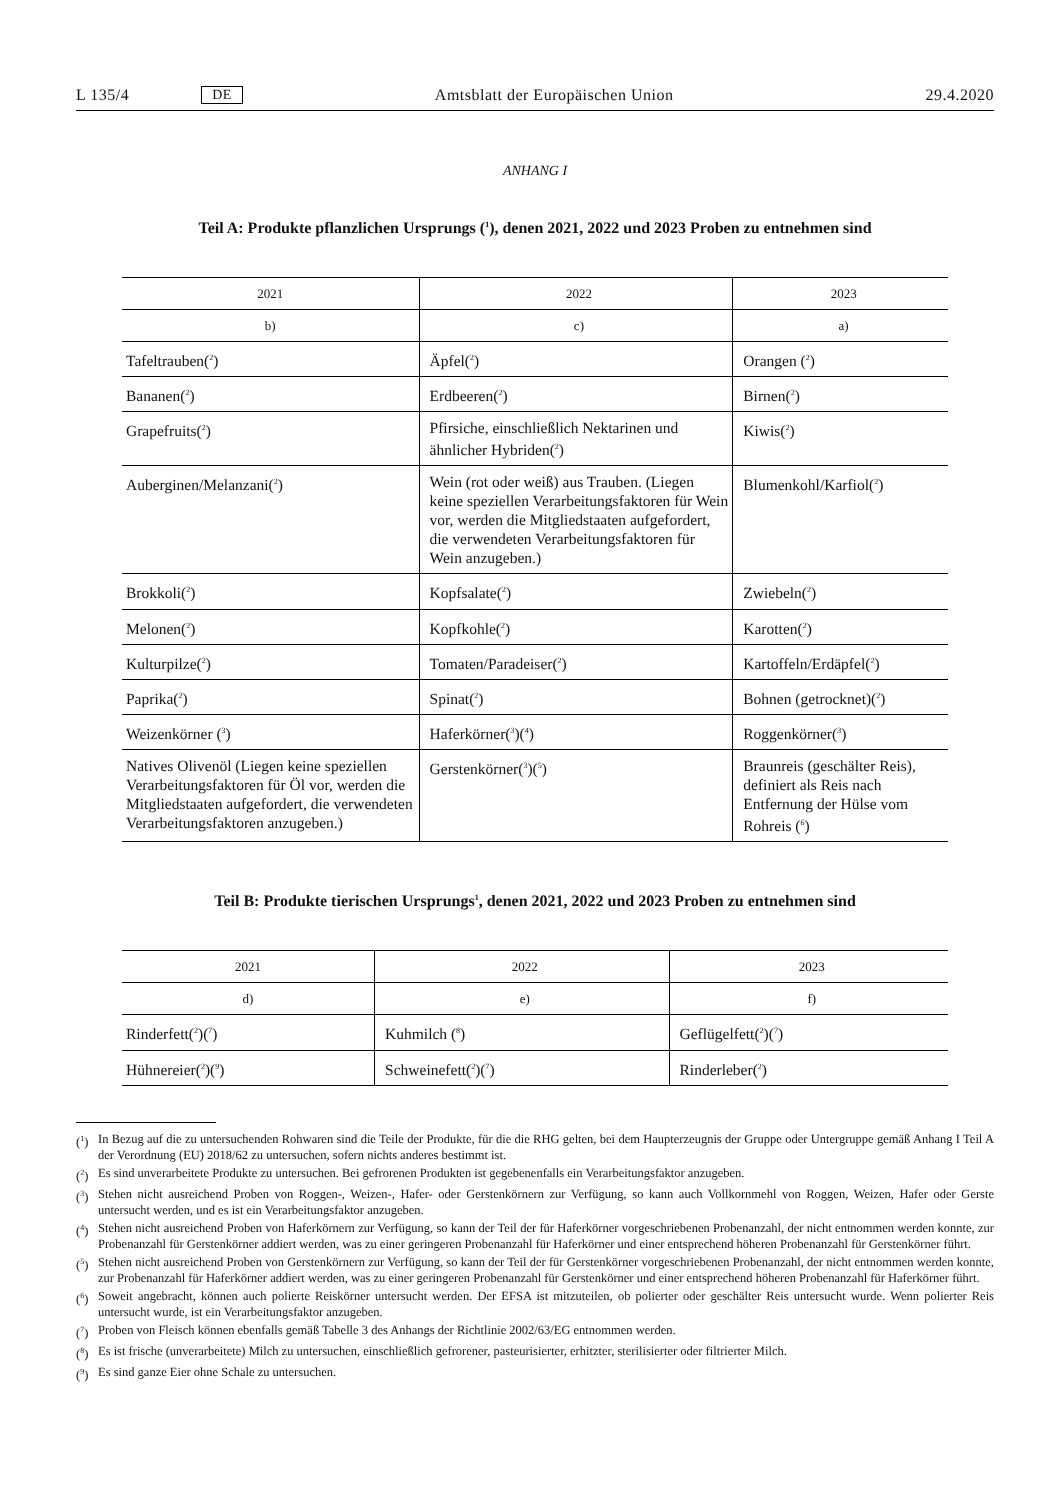L 135/4 DE Amtsblatt der Europäischen Union 29.4.2020
ANHANG I
Teil A: Produkte pflanzlichen Ursprungs (<sup>1</sup>), denen 2021, 2022 und 2023 Proben zu entnehmen sind
| 2021 | 2022 | 2023 |
| --- | --- | --- |
| b) | c) | a) |
| Tafeltrauben(<sup>2</sup>) | Äpfel(<sup>2</sup>) | Orangen (<sup>2</sup>) |
| Bananen(<sup>2</sup>) | Erdbeeren(<sup>2</sup>) | Birnen(<sup>2</sup>) |
| Grapefruits(<sup>2</sup>) | Pfirsiche, einschließlich Nektarinen und ähnlicher Hybriden(<sup>2</sup>) | Kiwis(<sup>2</sup>) |
| Auberginen/Melanzani(<sup>2</sup>) | Wein (rot oder weiß) aus Trauben. (Liegen keine speziellen Verarbeitungsfaktoren für Wein vor, werden die Mitgliedstaaten aufgefordert, die verwendeten Verarbeitungsfaktoren für Wein anzugeben.) | Blumenkohl/Karfiol(<sup>2</sup>) |
| Brokkoli(<sup>2</sup>) | Kopfsalate(<sup>2</sup>) | Zwiebeln(<sup>2</sup>) |
| Melonen(<sup>2</sup>) | Kopfkohle(<sup>2</sup>) | Karotten(<sup>2</sup>) |
| Kulturpilze(<sup>2</sup>) | Tomaten/Paradeiser(<sup>2</sup>) | Kartoffeln/Erdäpfel(<sup>2</sup>) |
| Paprika(<sup>2</sup>) | Spinat(<sup>2</sup>) | Bohnen (getrocknet)(<sup>2</sup>) |
| Weizenkörner (<sup>3</sup>) | Haferkörner(<sup>3</sup>)(<sup>4</sup>) | Roggenkörner(<sup>3</sup>) |
| Natives Olivenöl (Liegen keine speziellen Verarbeitungsfaktoren für Öl vor, werden die Mitgliedstaaten aufgefordert, die verwendeten Verarbeitungsfaktoren anzugeben.) | Gerstenkörner(<sup>3</sup>)(<sup>5</sup>) | Braunreis (geschälter Reis), definiert als Reis nach Entfernung der Hülse vom Rohreis (<sup>6</sup>) |
Teil B: Produkte tierischen Ursprungs<sup>1</sup>, denen 2021, 2022 und 2023 Proben zu entnehmen sind
| 2021 | 2022 | 2023 |
| --- | --- | --- |
| d) | e) | f) |
| Rinderfett(<sup>2</sup>)(<sup>7</sup>) | Kuhmilch (<sup>8</sup>) | Geflügelfett(<sup>2</sup>)(<sup>7</sup>) |
| Hühnereier(<sup>2</sup>)(<sup>9</sup>) | Schweinefett(<sup>2</sup>)(<sup>7</sup>) | Rinderleber(<sup>2</sup>) |
(<sup>1</sup>) In Bezug auf die zu untersuchenden Rohwaren sind die Teile der Produkte, für die die RHG gelten, bei dem Haupterzeugnis der Gruppe oder Untergruppe gemäß Anhang I Teil A der Verordnung (EU) 2018/62 zu untersuchen, sofern nichts anderes bestimmt ist.
(<sup>2</sup>) Es sind unverarbeitete Produkte zu untersuchen. Bei gefrorenen Produkten ist gegebenenfalls ein Verarbeitungsfaktor anzugeben.
(<sup>3</sup>) Stehen nicht ausreichend Proben von Roggen-, Weizen-, Hafer- oder Gerstenkörnern zur Verfügung, so kann auch Vollkornmehl von Roggen, Weizen, Hafer oder Gerste untersucht werden, und es ist ein Verarbeitungsfaktor anzugeben.
(<sup>4</sup>) Stehen nicht ausreichend Proben von Haferkörnern zur Verfügung, so kann der Teil der für Haferkörner vorgeschriebenen Probenanzahl, der nicht entnommen werden konnte, zur Probenanzahl für Gerstenkörner addiert werden, was zu einer geringeren Probenanzahl für Haferkörner und einer entsprechend höheren Probenanzahl für Gerstenkörner führt.
(<sup>5</sup>) Stehen nicht ausreichend Proben von Gerstenkörnern zur Verfügung, so kann der Teil der für Gerstenkörner vorgeschriebenen Probenanzahl, der nicht entnommen werden konnte, zur Probenanzahl für Haferkörner addiert werden, was zu einer geringeren Probenanzahl für Gerstenkörner und einer entsprechend höheren Probenanzahl für Haferkörner führt.
(<sup>6</sup>) Soweit angebracht, können auch polierte Reiskörner untersucht werden. Der EFSA ist mitzuteilen, ob polierter oder geschälter Reis untersucht wurde. Wenn polierter Reis untersucht wurde, ist ein Verarbeitungsfaktor anzugeben.
(<sup>7</sup>) Proben von Fleisch können ebenfalls gemäß Tabelle 3 des Anhangs der Richtlinie 2002/63/EG entnommen werden.
(<sup>8</sup>) Es ist frische (unverarbeitete) Milch zu untersuchen, einschließlich gefrorener, pasteurisierter, erhitzter, sterilisierter oder filtrierter Milch.
(<sup>9</sup>) Es sind ganze Eier ohne Schale zu untersuchen.